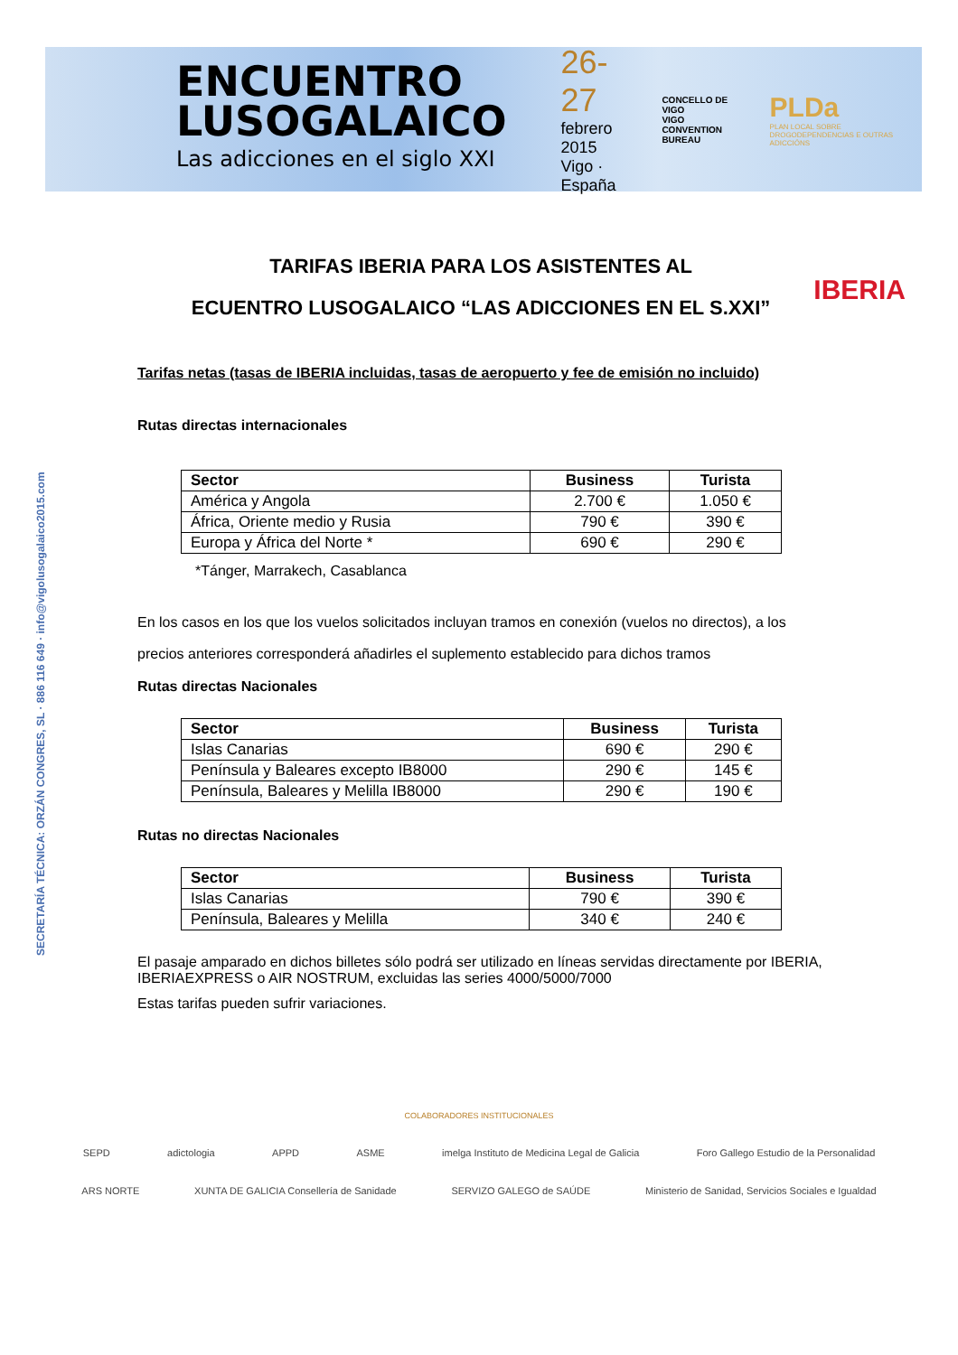ENCUENTRO
LUSOGALAICO
Las adicciones en el siglo XXI
26-27
febrero 2015
Vigo · España
CONCELLO DE VIGO
VIGO CONVENTION BUREAU
PLDa
PLAN LOCAL SOBRE DROGODEPENDENCIAS E OUTRAS ADICCIÓNS
SECRETARÍA TÉCNICA: ORZÁN CONGRES, SL · 886 116 649 · info@vigolusogalaico2015.com
TARIFAS IBERIA PARA LOS ASISTENTES AL
ECUENTRO LUSOGALAICO “LAS ADICCIONES EN EL S.XXI”
IBERIA
Tarifas netas (tasas de IBERIA incluidas, tasas de aeropuerto y fee de emisión no incluido)
Rutas directas internacionales
| Sector | Business | Turista |
| --- | --- | --- |
| América y Angola | 2.700 € | 1.050 € |
| África, Oriente medio y Rusia | 790 € | 390 € |
| Europa y África del Norte * | 690 € | 290 € |
*Tánger, Marrakech, Casablanca
En los casos en los que los vuelos solicitados incluyan tramos en conexión (vuelos no directos), a los precios anteriores corresponderá añadirles el suplemento establecido para dichos tramos
Rutas directas Nacionales
| Sector | Business | Turista |
| --- | --- | --- |
| Islas Canarias | 690 € | 290 € |
| Península y Baleares excepto IB8000 | 290 € | 145 € |
| Península, Baleares y Melilla IB8000 | 290 € | 190 € |
Rutas no directas Nacionales
| Sector | Business | Turista |
| --- | --- | --- |
| Islas Canarias | 790 € | 390 € |
| Península, Baleares y Melilla | 340 € | 240 € |
El pasaje amparado en dichos billetes sólo podrá ser utilizado en líneas servidas directamente por IBERIA, IBERIAEXPRESS o AIR NOSTRUM, excluidas las series 4000/5000/7000
Estas tarifas pueden sufrir variaciones.
COLABORADORES INSTITUCIONALES
SEPD adictologia APPD ASME imelga Instituto de Medicina Legal de Galicia Foro Gallego Estudio de la Personalidad
ARS NORTE XUNTA DE GALICIA Consellería de Sanidade SERVIZO GALEGO de SAÚDE Ministerio de Sanidad, Servicios Sociales e Igualdad